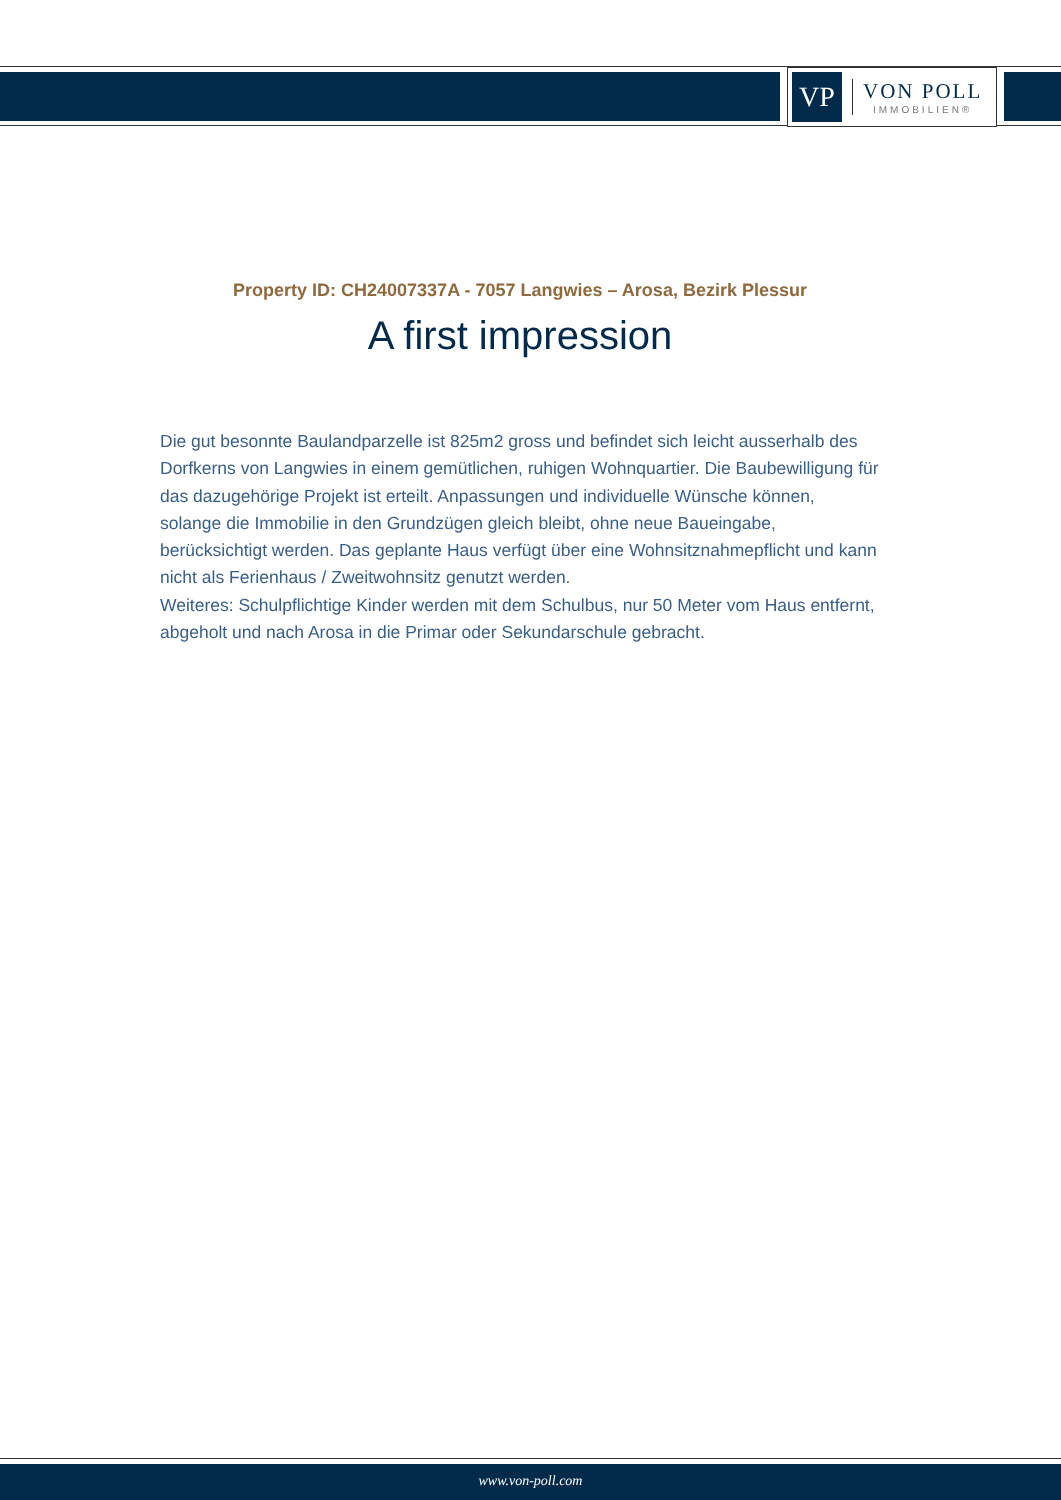VP
VON POLL
IMMOBILIEN®
Property ID: CH24007337A - 7057 Langwies – Arosa, Bezirk Plessur
A first impression
Die gut besonnte Baulandparzelle ist 825m2 gross und befindet sich leicht ausserhalb des Dorfkerns von Langwies in einem gemütlichen, ruhigen Wohnquartier. Die Baubewilligung für das dazugehörige Projekt ist erteilt. Anpassungen und individuelle Wünsche können, solange die Immobilie in den Grundzügen gleich bleibt, ohne neue Baueingabe, berücksichtigt werden. Das geplante Haus verfügt über eine Wohnsitznahmepflicht und kann nicht als Ferienhaus / Zweitwohnsitz genutzt werden.
Weiteres: Schulpflichtige Kinder werden mit dem Schulbus, nur 50 Meter vom Haus entfernt, abgeholt und nach Arosa in die Primar oder Sekundarschule gebracht.
www.von-poll.com